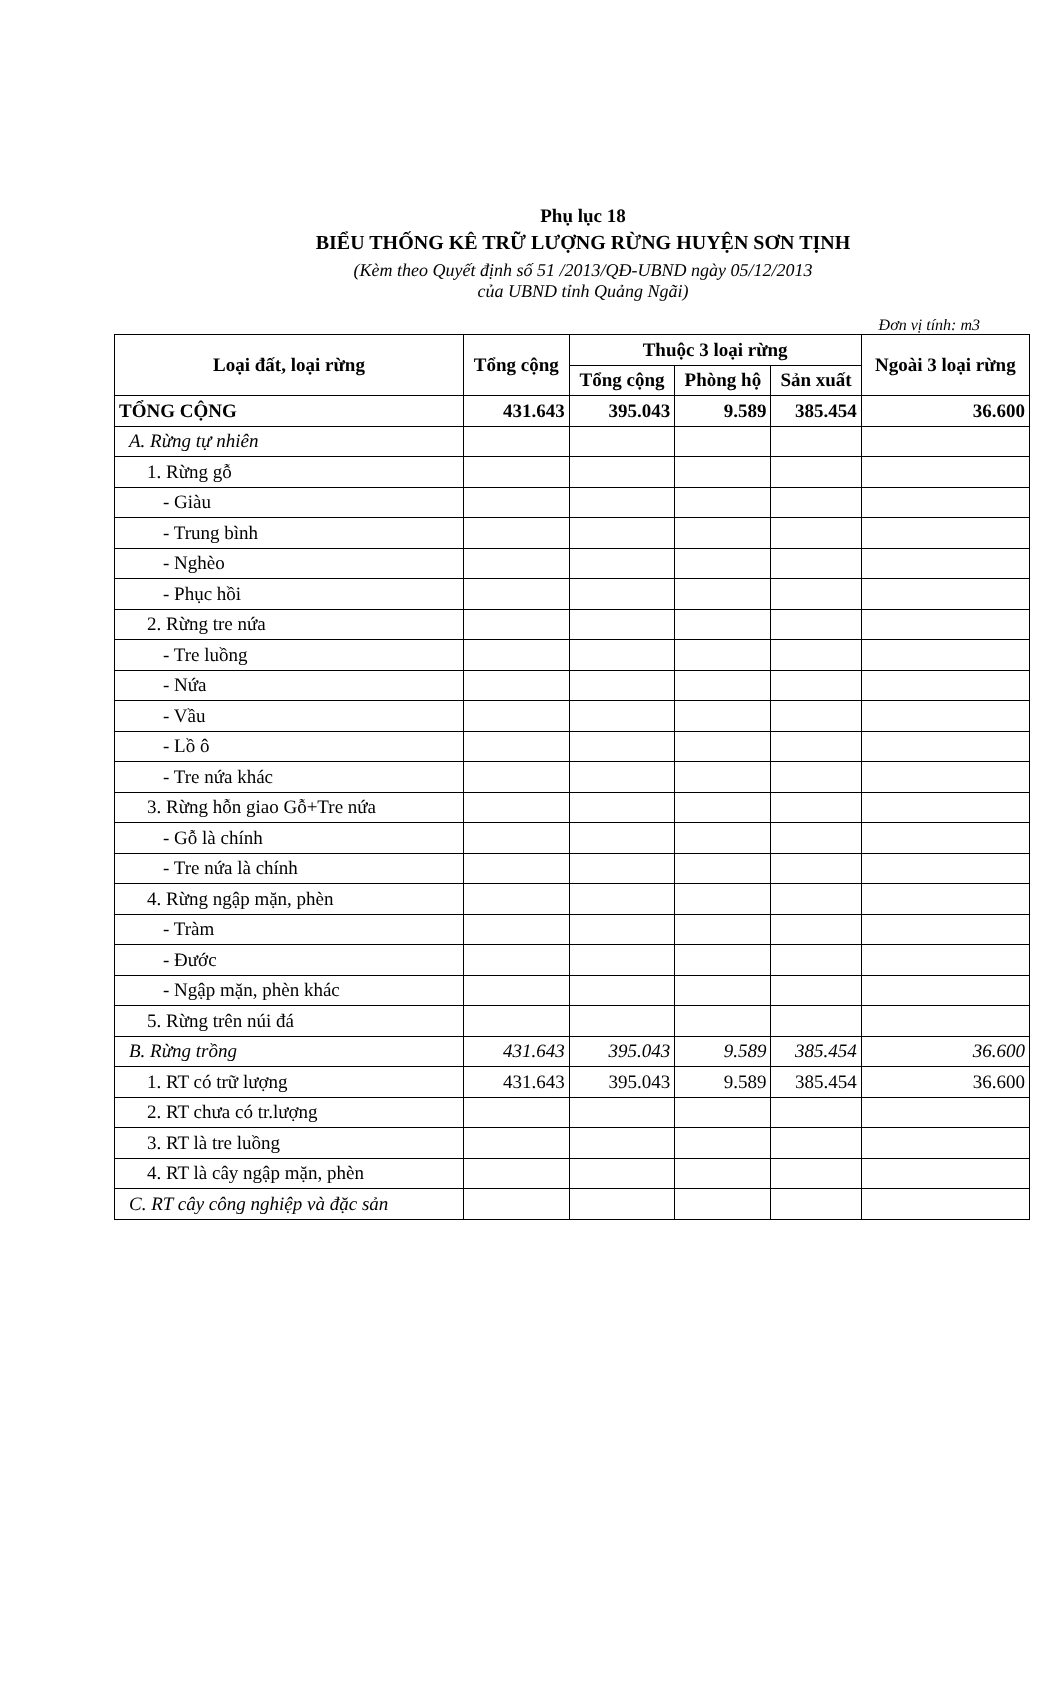Phụ lục 18
BIỂU THỐNG KÊ TRỮ LƯỢNG RỪNG HUYỆN SƠN TỊNH
(Kèm theo Quyết định số 51 /2013/QĐ-UBND ngày 05/12/2013
của UBND tỉnh Quảng Ngãi)
Đơn vị tính: m3
| Loại đất, loại rừng | Tổng cộng | Thuộc 3 loại rừng | | | Ngoài 3 loại rừng |
| --- | --- | --- | --- | --- | --- |
| | | Tổng cộng | Phòng hộ | Sản xuất | |
| TỔNG CỘNG | 431.643 | 395.043 | 9.589 | 385.454 | 36.600 |
| A. Rừng tự nhiên | | | | | |
| 1. Rừng gỗ | | | | | |
| - Giàu | | | | | |
| - Trung bình | | | | | |
| - Nghèo | | | | | |
| - Phục hồi | | | | | |
| 2. Rừng tre nứa | | | | | |
| - Tre luồng | | | | | |
| - Nứa | | | | | |
| - Vầu | | | | | |
| - Lồ ô | | | | | |
| - Tre nứa khác | | | | | |
| 3. Rừng hỗn giao Gỗ+Tre nứa | | | | | |
| - Gỗ là chính | | | | | |
| - Tre nứa là chính | | | | | |
| 4. Rừng ngập mặn, phèn | | | | | |
| - Tràm | | | | | |
| - Đước | | | | | |
| - Ngập mặn, phèn khác | | | | | |
| 5. Rừng trên núi đá | | | | | |
| B. Rừng trồng | 431.643 | 395.043 | 9.589 | 385.454 | 36.600 |
| 1. RT có trữ lượng | 431.643 | 395.043 | 9.589 | 385.454 | 36.600 |
| 2. RT chưa có tr.lượng | | | | | |
| 3. RT là tre luồng | | | | | |
| 4. RT là cây ngập mặn, phèn | | | | | |
| C. RT cây công nghiệp và đặc sản | | | | | |